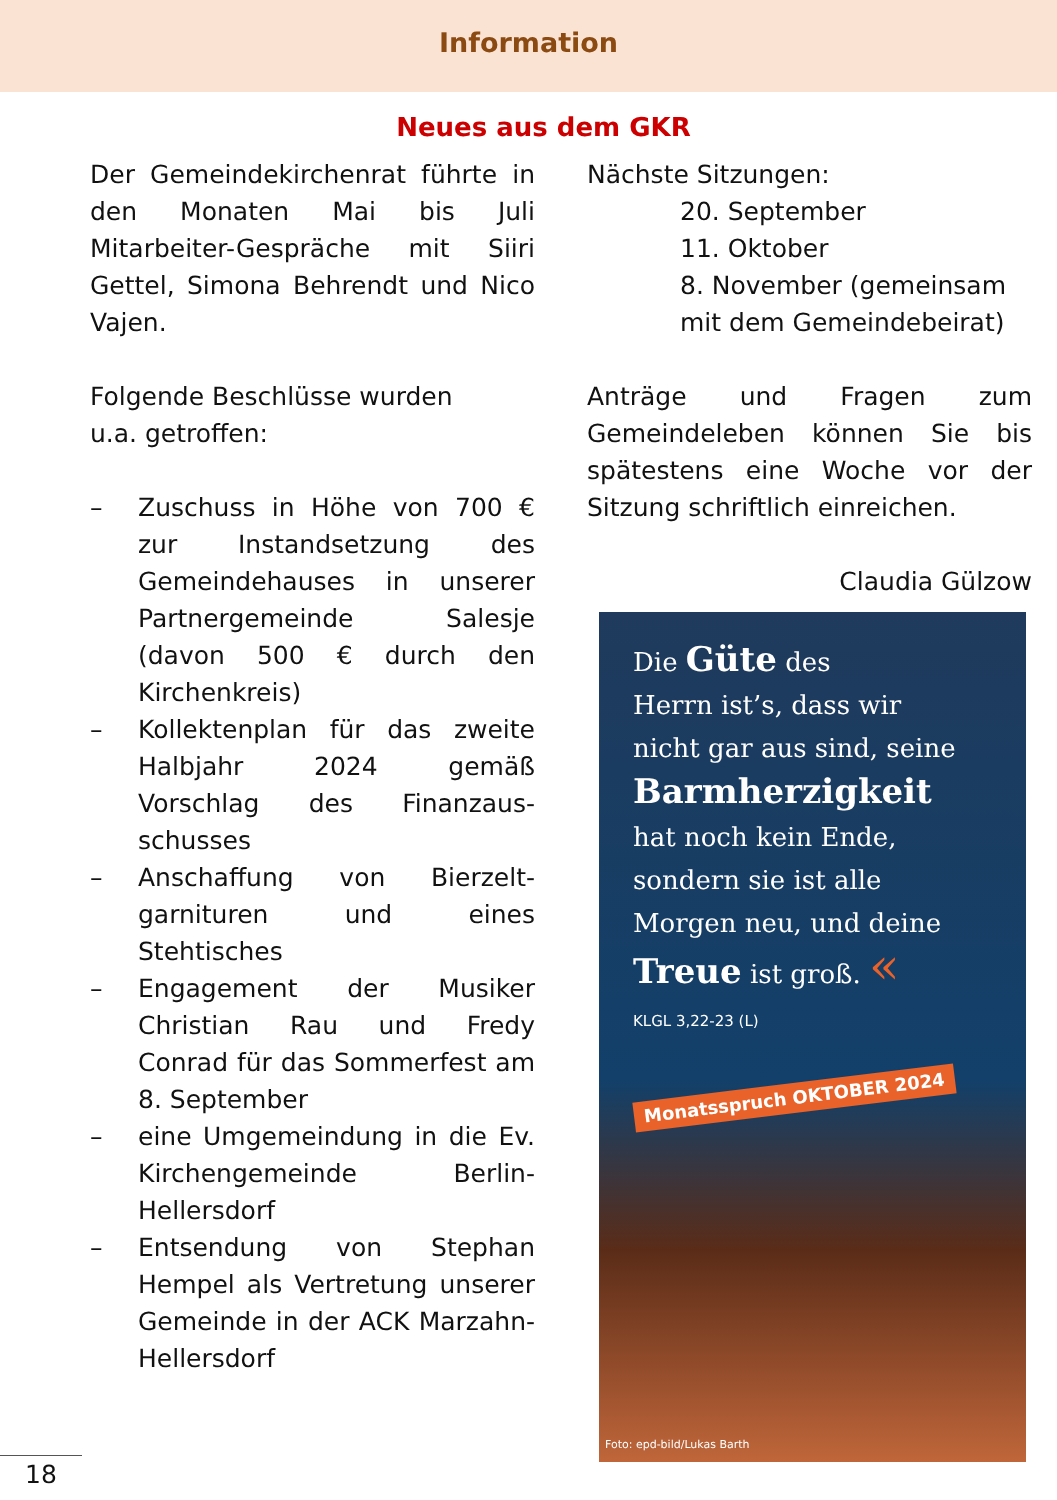Information
Neues aus dem GKR
Der Gemeindekirchenrat führte in den Monaten Mai bis Juli Mitarbeiter-Gespräche mit Siiri Gettel, Simona Behrendt und Nico Vajen.
Folgende Beschlüsse wurden
u.a. getroffen:
– Zuschuss in Höhe von 700 € zur Instandsetzung des Gemeindehauses in unserer Partnergemeinde Salesje (davon 500 € durch den Kirchenkreis)
– Kollektenplan für das zweite Halbjahr 2024 gemäß Vorschlag des Finanzaus-schusses
– Anschaffung von Bierzelt-garnituren und eines Stehtisches
– Engagement der Musiker Christian Rau und Fredy Conrad für das Sommerfest am 8. September
– eine Umgemeindung in die Ev. Kirchengemeinde Berlin-Hellersdorf
– Entsendung von Stephan Hempel als Vertretung unserer Gemeinde in der ACK Marzahn-Hellersdorf
Nächste Sitzungen:
20. September
11. Oktober
8. November (gemeinsam mit dem Gemeindebeirat)
Anträge und Fragen zum Gemeindeleben können Sie bis spätestens eine Woche vor der Sitzung schriftlich einreichen.
Claudia Gülzow
Die Güte des
Herrn ist’s, dass wir
nicht gar aus sind, seine
Barmherzigkeit
hat noch kein Ende,
sondern sie ist alle
Morgen neu, und deine
Treue ist groß. «
KLGL 3,22-23 (L)
Monatsspruch OKTOBER 2024
Foto: epd-bild/Lukas Barth
18